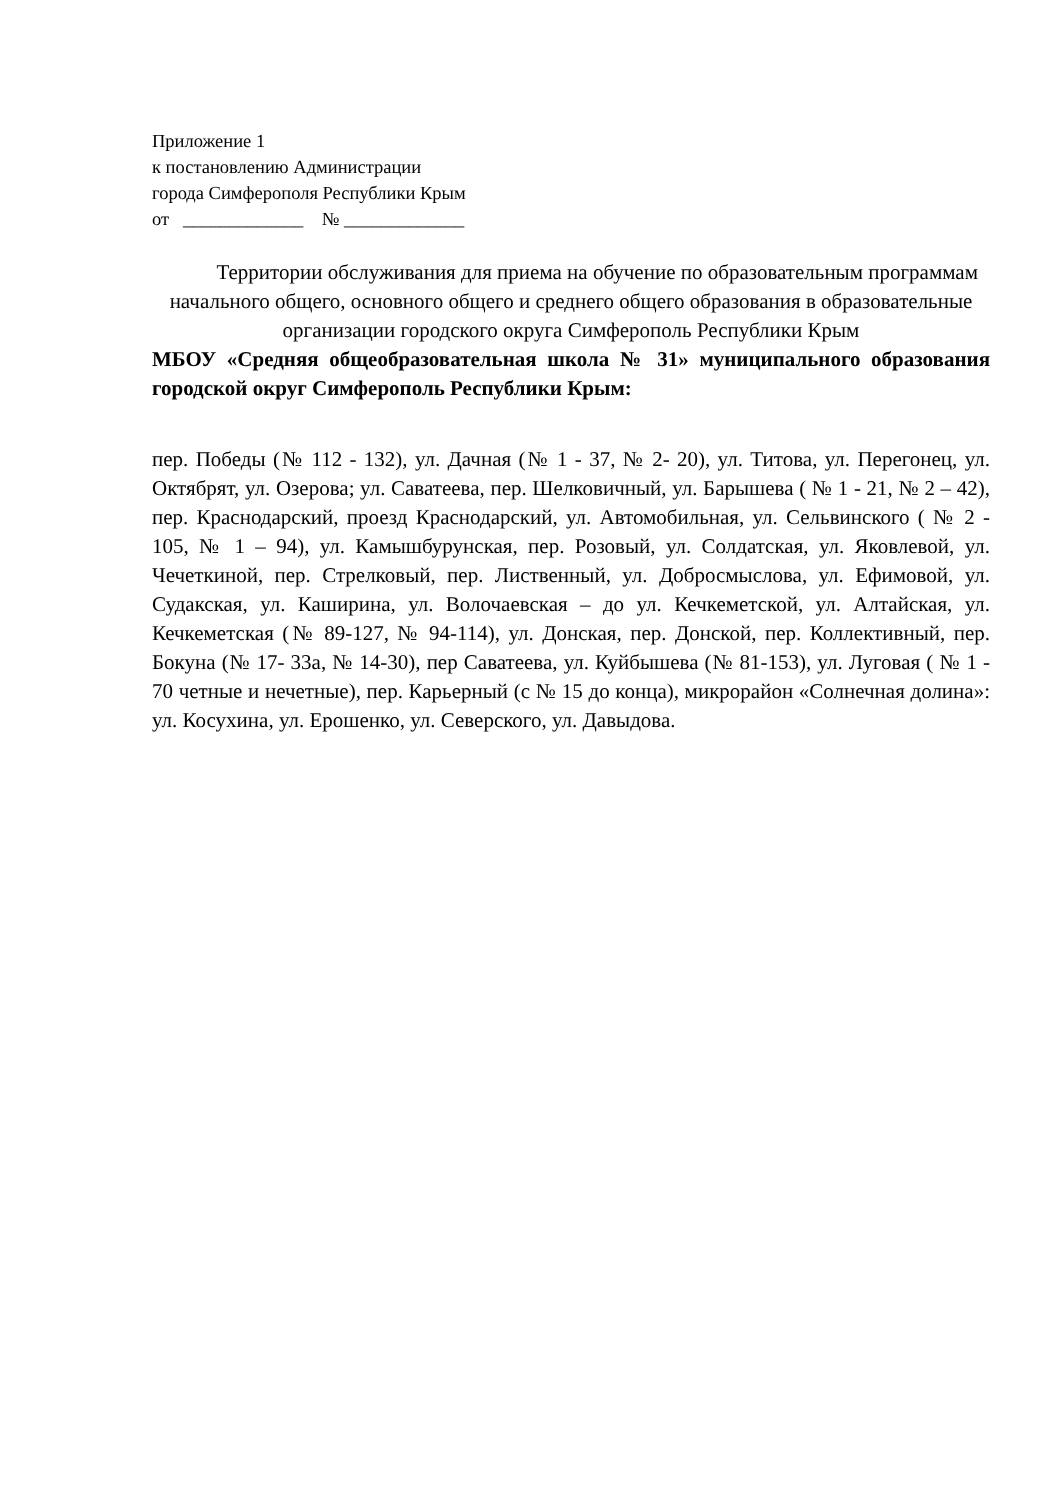Приложение 1
к постановлению Администрации
города Симферополя Республики Крым
от _____________ № _____________
Территории обслуживания для приема на обучение по образовательным программам начального общего, основного общего и среднего общего образования в образовательные организации городского округа Симферополь Республики Крым
МБОУ «Средняя общеобразовательная школа № 31» муниципального образования городской округ Симферополь Республики Крым:
пер. Победы (№ 112 - 132), ул. Дачная (№ 1 - 37, № 2- 20), ул. Титова, ул. Перегонец, ул. Октябрят, ул. Озерова; ул. Саватеева, пер. Шелковичный, ул. Барышева ( № 1 - 21, № 2 – 42), пер. Краснодарский, проезд Краснодарский, ул. Автомобильная, ул. Сельвинского ( № 2 - 105, № 1 – 94), ул. Камышбурунская, пер. Розовый, ул. Солдатская, ул. Яковлевой, ул. Чечеткиной, пер. Стрелковый, пер. Лиственный, ул. Добросмыслова, ул. Ефимовой, ул. Судакская, ул. Каширина, ул. Волочаевская – до ул. Кечкеметской, ул. Алтайская, ул. Кечкеметская (№ 89-127, № 94-114), ул. Донская, пер. Донской, пер. Коллективный, пер. Бокуна (№ 17- 33а, № 14-30), пер Саватеева, ул. Куйбышева (№ 81-153), ул. Луговая ( № 1 - 70 четные и нечетные), пер. Карьерный (с № 15 до конца), микрорайон «Солнечная долина»: ул. Косухина, ул. Ерошенко, ул. Северского, ул. Давыдова.